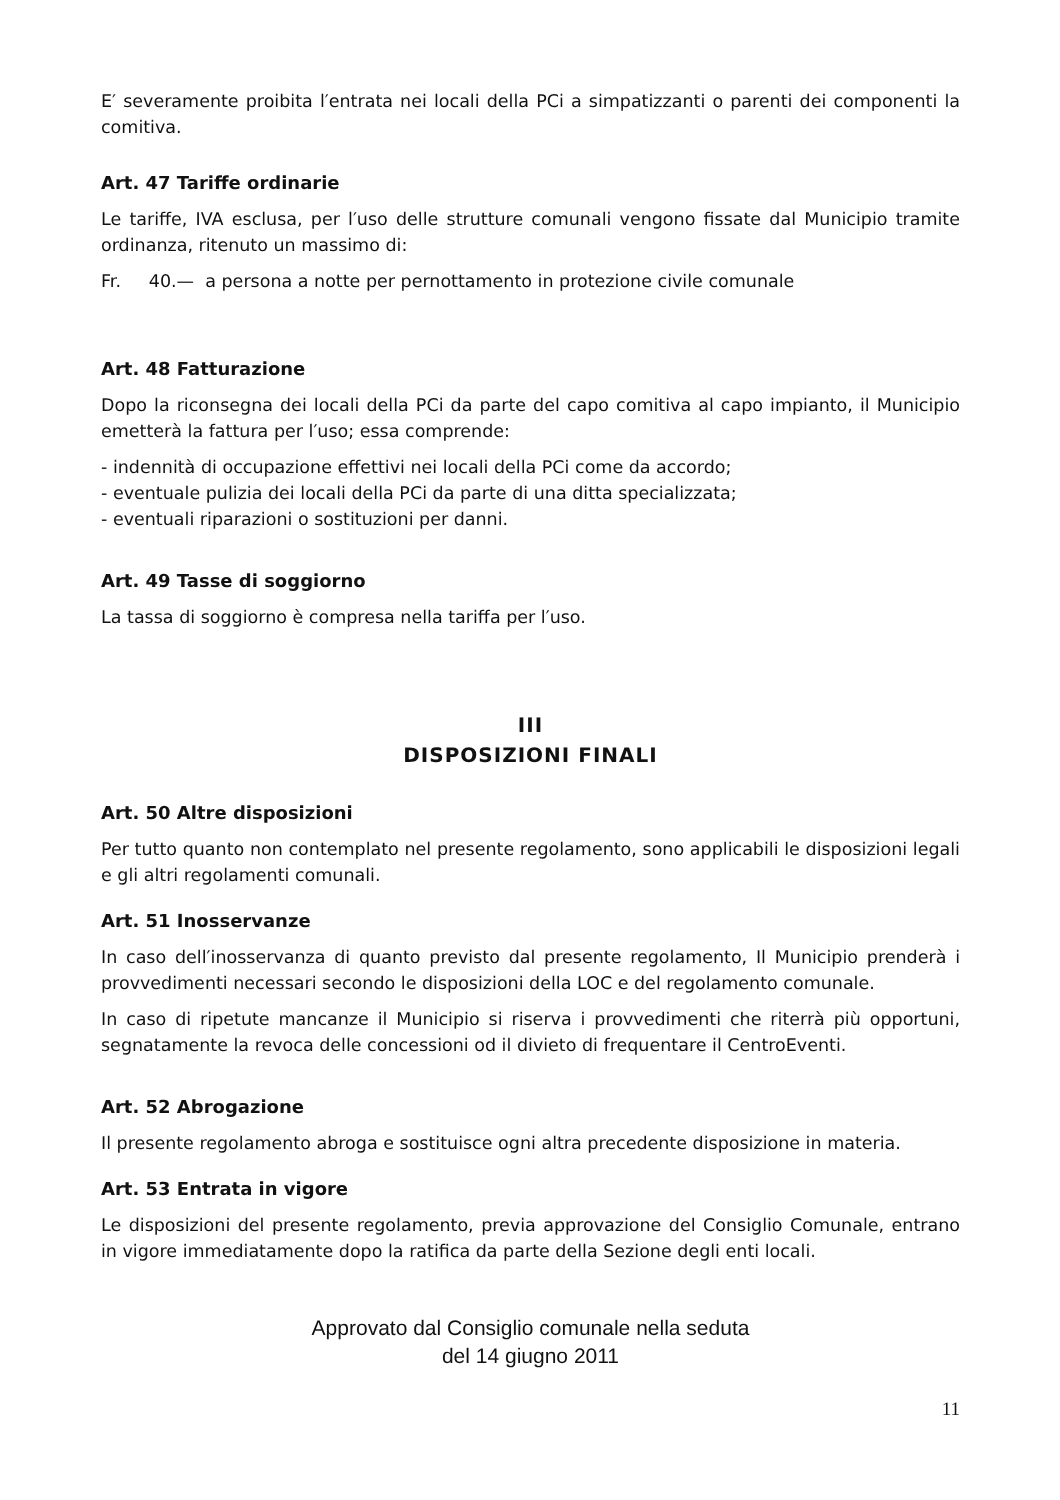E′ severamente proibita l′entrata nei locali della PCi a simpatizzanti o parenti dei componenti la comitiva.
Art. 47 Tariffe ordinarie
Le tariffe, IVA esclusa, per l′uso delle strutture comunali vengono fissate dal Municipio tramite ordinanza, ritenuto un massimo di:
Fr. 40.— a persona a notte per pernottamento in protezione civile comunale
Art. 48 Fatturazione
Dopo la riconsegna dei locali della PCi da parte del capo comitiva al capo impianto, il Municipio emetterà la fattura per l′uso; essa comprende:
- indennità di occupazione effettivi nei locali della PCi come da accordo;
- eventuale pulizia dei locali della PCi da parte di una ditta specializzata;
- eventuali riparazioni o sostituzioni per danni.
Art. 49 Tasse di soggiorno
La tassa di soggiorno è compresa nella tariffa per l′uso.
III
DISPOSIZIONI FINALI
Art. 50 Altre disposizioni
Per tutto quanto non contemplato nel presente regolamento, sono applicabili le disposizioni legali e gli altri regolamenti comunali.
Art. 51 Inosservanze
In caso dell′inosservanza di quanto previsto dal presente regolamento, Il Municipio prenderà i provvedimenti necessari secondo le disposizioni della LOC e del regolamento comunale.
In caso di ripetute mancanze il Municipio si riserva i provvedimenti che riterrà più opportuni, segnatamente la revoca delle concessioni od il divieto di frequentare il CentroEventi.
Art. 52 Abrogazione
Il presente regolamento abroga e sostituisce ogni altra precedente disposizione in materia.
Art. 53 Entrata in vigore
Le disposizioni del presente regolamento, previa approvazione del Consiglio Comunale, entrano in vigore immediatamente dopo la ratifica da parte della Sezione degli enti locali.
Approvato dal Consiglio comunale nella seduta
del 14 giugno 2011
11